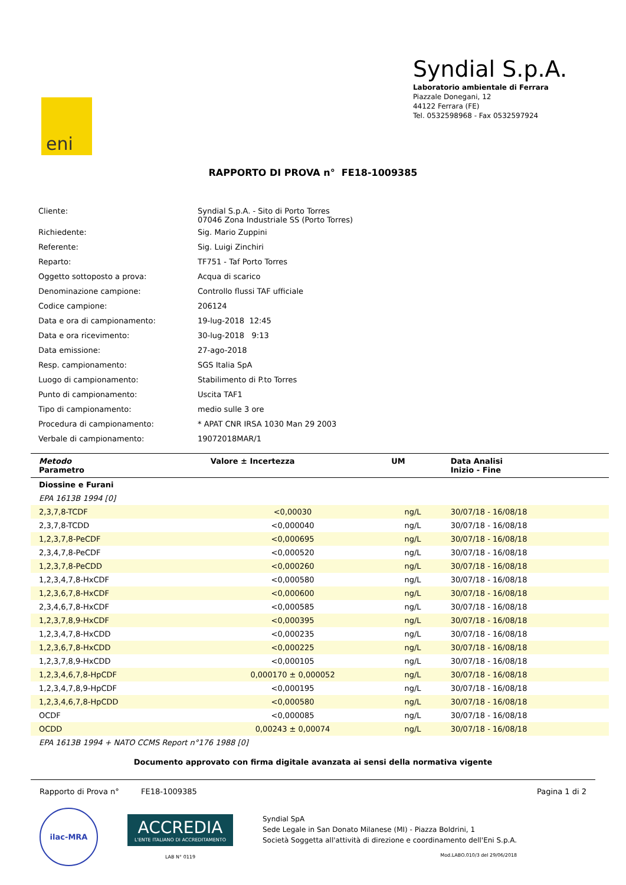eni
Syndial S.p.A.
Laboratorio ambientale di Ferrara
Piazzale Donegani, 12
44122 Ferrara (FE)
Tel. 0532598968 - Fax 0532597924
RAPPORTO DI PROVA n° FE18-1009385
| Cliente: | Syndial S.p.A. - Sito di Porto Torres 07046 Zona Industriale SS (Porto Torres) |
| Richiedente: | Sig. Mario Zuppini |
| Referente: | Sig. Luigi Zinchiri |
| Reparto: | TF751 - Taf Porto Torres |
| Oggetto sottoposto a prova: | Acqua di scarico |
| Denominazione campione: | Controllo flussi TAF ufficiale |
| Codice campione: | 206124 |
| Data e ora di campionamento: | 19-lug-2018 12:45 |
| Data e ora ricevimento: | 30-lug-2018 9:13 |
| Data emissione: | 27-ago-2018 |
| Resp. campionamento: | SGS Italia SpA |
| Luogo di campionamento: | Stabilimento di P.to Torres |
| Punto di campionamento: | Uscita TAF1 |
| Tipo di campionamento: | medio sulle 3 ore |
| Procedura di campionamento: | * APAT CNR IRSA 1030 Man 29 2003 |
| Verbale di campionamento: | 19072018MAR/1 |
| Metodo Parametro | Valore ± Incertezza | UM | Data Analisi Inizio - Fine |
| --- | --- | --- | --- |
| Diossine e Furani | | | |
| EPA 1613B 1994 [0] | | | |
| 2,3,7,8-TCDF | <0,00030 | ng/L | 30/07/18 - 16/08/18 |
| 2,3,7,8-TCDD | <0,000040 | ng/L | 30/07/18 - 16/08/18 |
| 1,2,3,7,8-PeCDF | <0,000695 | ng/L | 30/07/18 - 16/08/18 |
| 2,3,4,7,8-PeCDF | <0,000520 | ng/L | 30/07/18 - 16/08/18 |
| 1,2,3,7,8-PeCDD | <0,000260 | ng/L | 30/07/18 - 16/08/18 |
| 1,2,3,4,7,8-HxCDF | <0,000580 | ng/L | 30/07/18 - 16/08/18 |
| 1,2,3,6,7,8-HxCDF | <0,000600 | ng/L | 30/07/18 - 16/08/18 |
| 2,3,4,6,7,8-HxCDF | <0,000585 | ng/L | 30/07/18 - 16/08/18 |
| 1,2,3,7,8,9-HxCDF | <0,000395 | ng/L | 30/07/18 - 16/08/18 |
| 1,2,3,4,7,8-HxCDD | <0,000235 | ng/L | 30/07/18 - 16/08/18 |
| 1,2,3,6,7,8-HxCDD | <0,000225 | ng/L | 30/07/18 - 16/08/18 |
| 1,2,3,7,8,9-HxCDD | <0,000105 | ng/L | 30/07/18 - 16/08/18 |
| 1,2,3,4,6,7,8-HpCDF | 0,000170 ± 0,000052 | ng/L | 30/07/18 - 16/08/18 |
| 1,2,3,4,7,8,9-HpCDF | <0,000195 | ng/L | 30/07/18 - 16/08/18 |
| 1,2,3,4,6,7,8-HpCDD | <0,000580 | ng/L | 30/07/18 - 16/08/18 |
| OCDF | <0,000085 | ng/L | 30/07/18 - 16/08/18 |
| OCDD | 0,00243 ± 0,00074 | ng/L | 30/07/18 - 16/08/18 |
| EPA 1613B 1994 + NATO CCMS Report n°176 1988 [0] | | | |
Documento approvato con firma digitale avanzata ai sensi della normativa vigente
Rapporto di Prova n° FE18-1009385 Pagina 1 di 2
ilac-MRA
ACCREDIA
L'ENTE ITALIANO DI ACCREDITAMENTO
LAB N° 0119
Syndial SpA
Sede Legale in San Donato Milanese (MI) - Piazza Boldrini, 1
Società Soggetta all'attività di direzione e coordinamento dell'Eni S.p.A.
Mod.LABO.010/3 del 29/06/2018